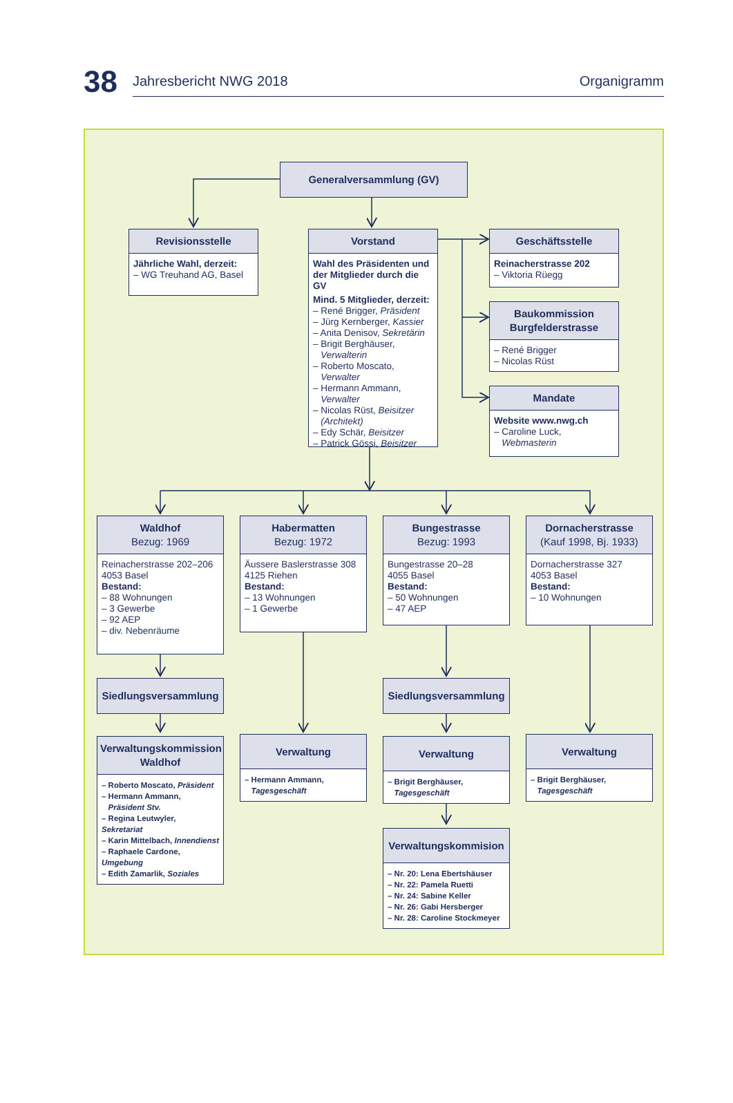38
Jahresbericht NWG 2018 Organigramm
Generalversammlung (GV)
Revisionsstelle
Jährliche Wahl, derzeit:
– WG Treuhand AG, Basel
Vorstand
Wahl des Präsidenten und der Mitglieder durch die GV
Mind. 5 Mitglieder, derzeit:
– René Brigger, Präsident
– Jürg Kernberger, Kassier
– Anita Denisov, Sekretärin
– Brigit Berghäuser,
Verwalterin
– Roberto Moscato,
Verwalter
– Hermann Ammann,
Verwalter
– Nicolas Rüst, Beisitzer
(Architekt)
– Edy Schär, Beisitzer
– Patrick Gössi, Beisitzer
Geschäftsstelle
Reinacherstrasse 202
– Viktoria Rüegg
Baukommission
Burgfelderstrasse
– René Brigger
– Nicolas Rüst
Mandate
Website www.nwg.ch
– Caroline Luck,
Webmasterin
Waldhof
Bezug: 1969
Reinacherstrasse 202–206
4053 Basel
Bestand:
– 88 Wohnungen
– 3 Gewerbe
– 92 AEP
– div. Nebenräume
Siedlungsversammlung
Verwaltungskommission
Waldhof
– Roberto Moscato, Präsident
– Hermann Ammann,
Präsident Stv.
– Regina Leutwyler, Sekretariat
– Karin Mittelbach, Innendienst
– Raphaele Cardone, Umgebung
– Edith Zamarlik, Soziales
Habermatten
Bezug: 1972
Äussere Baslerstrasse 308
4125 Riehen
Bestand:
– 13 Wohnungen
– 1 Gewerbe
Verwaltung
– Hermann Ammann,
Tagesgeschäft
Bungestrasse
Bezug: 1993
Bungestrasse 20–28
4055 Basel
Bestand:
– 50 Wohnungen
– 47 AEP
Siedlungsversammlung
Verwaltung
– Brigit Berghäuser,
Tagesgeschäft
Verwaltungskommision
– Nr. 20: Lena Ebertshäuser
– Nr. 22: Pamela Ruetti
– Nr. 24: Sabine Keller
– Nr. 26: Gabi Hersberger
– Nr. 28: Caroline Stockmeyer
Dornacherstrasse
(Kauf 1998, Bj. 1933)
Dornacherstrasse 327
4053 Basel
Bestand:
– 10 Wohnungen
Verwaltung
– Brigit Berghäuser,
Tagesgeschäft